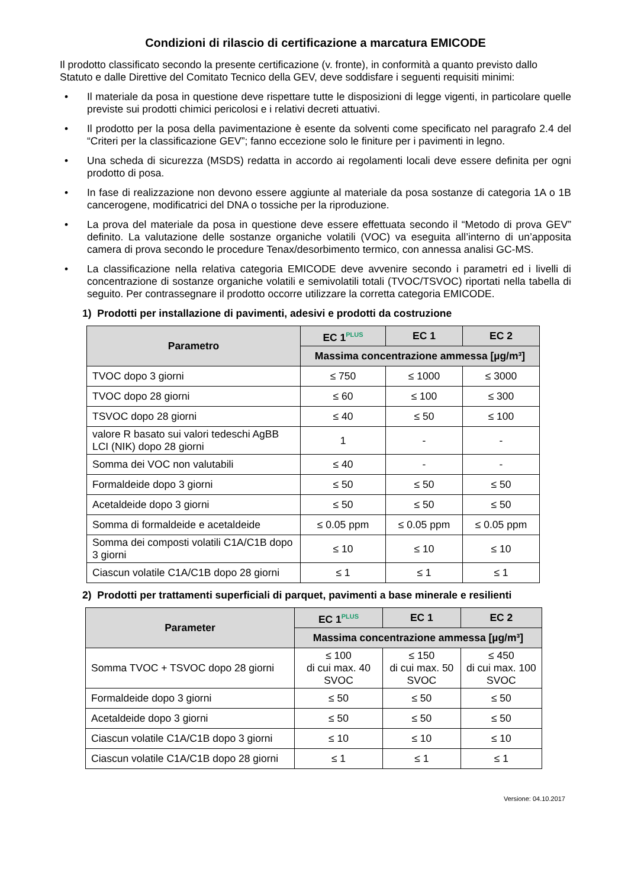Condizioni di rilascio di certificazione a marcatura EMICODE
Il prodotto classificato secondo la presente certificazione (v. fronte), in conformità a quanto previsto dallo Statuto e dalle Direttive del Comitato Tecnico della GEV, deve soddisfare i seguenti requisiti minimi:
• Il materiale da posa in questione deve rispettare tutte le disposizioni di legge vigenti, in particolare quelle previste sui prodotti chimici pericolosi e i relativi decreti attuativi.
• Il prodotto per la posa della pavimentazione è esente da solventi come specificato nel paragrafo 2.4 del “Criteri per la classificazione GEV”; fanno eccezione solo le finiture per i pavimenti in legno.
• Una scheda di sicurezza (MSDS) redatta in accordo ai regolamenti locali deve essere definita per ogni prodotto di posa.
• In fase di realizzazione non devono essere aggiunte al materiale da posa sostanze di categoria 1A o 1B cancerogene, modificatrici del DNA o tossiche per la riproduzione.
• La prova del materiale da posa in questione deve essere effettuata secondo il “Metodo di prova GEV” definito. La valutazione delle sostanze organiche volatili (VOC) va eseguita all’interno di un’apposita camera di prova secondo le procedure Tenax/desorbimento termico, con annessa analisi GC-MS.
• La classificazione nella relativa categoria EMICODE deve avvenire secondo i parametri ed i livelli di concentrazione di sostanze organiche volatili e semivolatili totali (TVOC/TSVOC) riportati nella tabella di seguito. Per contrassegnare il prodotto occorre utilizzare la corretta categoria EMICODE.
1) Prodotti per installazione di pavimenti, adesivi e prodotti da costruzione
| Parametro | EC 1<sup>PLUS</sup> | EC 1 | EC 2 |
| --- | --- | --- | --- |
| | Massima concentrazione ammessa [µg/m³] | | |
| TVOC dopo 3 giorni | ≤ 750 | ≤ 1000 | ≤ 3000 |
| TVOC dopo 28 giorni | ≤ 60 | ≤ 100 | ≤ 300 |
| TSVOC dopo 28 giorni | ≤ 40 | ≤ 50 | ≤ 100 |
| valore R basato sui valori tedeschi AgBB LCI (NIK) dopo 28 giorni | 1 | - | - |
| Somma dei VOC non valutabili | ≤ 40 | - | - |
| Formaldeide dopo 3 giorni | ≤ 50 | ≤ 50 | ≤ 50 |
| Acetaldeide dopo 3 giorni | ≤ 50 | ≤ 50 | ≤ 50 |
| Somma di formaldeide e acetaldeide | ≤ 0.05 ppm | ≤ 0.05 ppm | ≤ 0.05 ppm |
| Somma dei composti volatili C1A/C1B dopo 3 giorni | ≤ 10 | ≤ 10 | ≤ 10 |
| Ciascun volatile C1A/C1B dopo 28 giorni | ≤ 1 | ≤ 1 | ≤ 1 |
2) Prodotti per trattamenti superficiali di parquet, pavimenti a base minerale e resilienti
| Parameter | EC 1<sup>PLUS</sup> | EC 1 | EC 2 |
| --- | --- | --- | --- |
| | Massima concentrazione ammessa [µg/m³] | | |
| Somma TVOC + TSVOC dopo 28 giorni | ≤ 100 di cui max. 40 SVOC | ≤ 150 di cui max. 50 SVOC | ≤ 450 di cui max. 100 SVOC |
| Formaldeide dopo 3 giorni | ≤ 50 | ≤ 50 | ≤ 50 |
| Acetaldeide dopo 3 giorni | ≤ 50 | ≤ 50 | ≤ 50 |
| Ciascun volatile C1A/C1B dopo 3 giorni | ≤ 10 | ≤ 10 | ≤ 10 |
| Ciascun volatile C1A/C1B dopo 28 giorni | ≤ 1 | ≤ 1 | ≤ 1 |
Versione: 04.10.2017